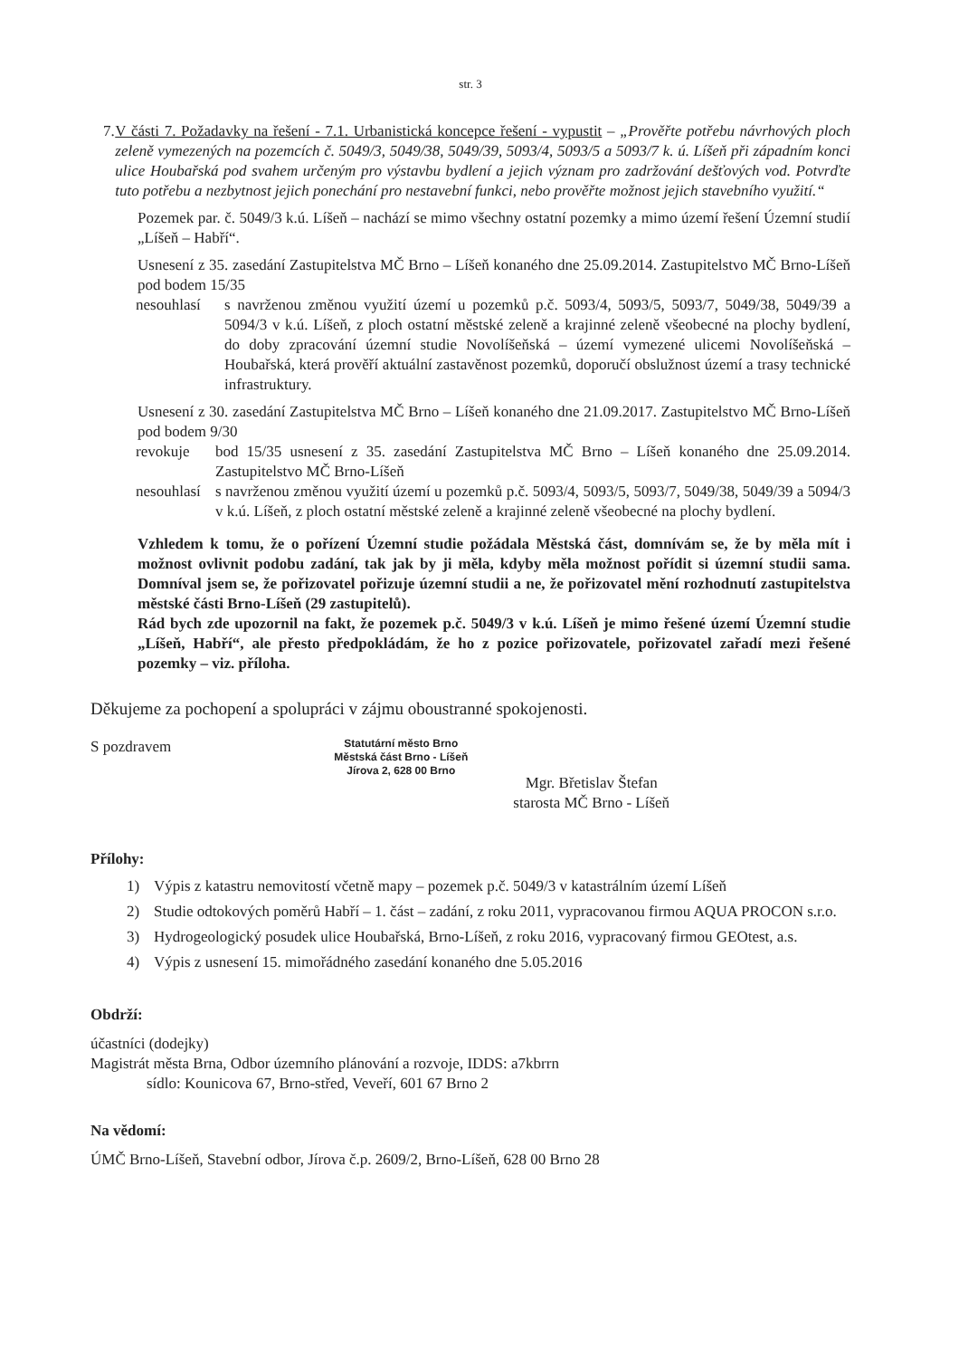str. 3
7. V části 7. Požadavky na řešení - 7.1. Urbanistická koncepce řešení - vypustit – „Prověřte potřebu návrhových ploch zeleně vymezených na pozemcích č. 5049/3, 5049/38, 5049/39, 5093/4, 5093/5 a 5093/7 k. ú. Líšeň při západním konci ulice Houbařská pod svahem určeným pro výstavbu bydlení a jejich význam pro zadržování dešťových vod. Potvrďte tuto potřebu a nezbytnost jejich ponechání pro nestavební funkci, nebo prověřte možnost jejich stavebního využití.“
Pozemek par. č. 5049/3 k.ú. Líšeň – nachází se mimo všechny ostatní pozemky a mimo území řešení Územní studií „Líšeň – Habří“.
Usnesení z 35. zasedání Zastupitelstva MČ Brno – Líšeň konaného dne 25.09.2014. Zastupitelstvo MČ Brno-Líšeň pod bodem 15/35
nesouhlasí
s navrženou změnou využití území u pozemků p.č. 5093/4, 5093/5, 5093/7, 5049/38, 5049/39 a 5094/3 v k.ú. Líšeň, z ploch ostatní městské zeleně a krajinné zeleně všeobecné na plochy bydlení, do doby zpracování územní studie Novolíšeňská – území vymezené ulicemi Novolíšeňská – Houbařská, která prověří aktuální zastavěnost pozemků, doporučí obslužnost území a trasy technické infrastruktury.
Usnesení z 30. zasedání Zastupitelstva MČ Brno – Líšeň konaného dne 21.09.2017. Zastupitelstvo MČ Brno-Líšeň pod bodem 9/30
revokuje bod 15/35 usnesení z 35. zasedání Zastupitelstva MČ Brno – Líšeň konaného dne 25.09.2014. Zastupitelstvo MČ Brno-Líšeň
nesouhlasí
s navrženou změnou využití území u pozemků p.č. 5093/4, 5093/5, 5093/7, 5049/38, 5049/39 a 5094/3 v k.ú. Líšeň, z ploch ostatní městské zeleně a krajinné zeleně všeobecné na plochy bydlení.
Vzhledem k tomu, že o pořízení Územní studie požádala Městská část, domnívám se, že by měla mít i možnost ovlivnit podobu zadání, tak jak by ji měla, kdyby měla možnost pořídit si územní studii sama. Domníval jsem se, že pořizovatel pořizuje územní studii a ne, že pořizovatel mění rozhodnutí zastupitelstva městské části Brno-Líšeň (29 zastupitelů).
Rád bych zde upozornil na fakt, že pozemek p.č. 5049/3 v k.ú. Líšeň je mimo řešené území Územní studie „Líšeň, Habří“, ale přesto předpokládám, že ho z pozice pořizovatele, pořizovatel zařadí mezi řešené pozemky – viz. příloha.
Děkujeme za pochopení a spolupráci v zájmu oboustranné spokojenosti.
S pozdravem
Statutární město Brno
Městská část Brno - Líšeň
Jírova 2, 628 00 Brno
Mgr. Břetislav Štefan
starosta MČ Brno - Líšeň
Přílohy:
1) Výpis z katastru nemovitostí včetně mapy – pozemek p.č. 5049/3 v katastrálním území Líšeň
2) Studie odtokových poměrů Habří – 1. část – zadání, z roku 2011, vypracovanou firmou AQUA PROCON s.r.o.
3) Hydrogeologický posudek ulice Houbařská, Brno-Líšeň, z roku 2016, vypracovaný firmou GEOtest, a.s.
4) Výpis z usnesení 15. mimořádného zasedání konaného dne 5.05.2016
Obdrží:
účastníci (dodejky)
Magistrát města Brna, Odbor územního plánování a rozvoje, IDDS: a7kbrrn
sídlo: Kounicova 67, Brno-střed, Veveří, 601 67 Brno 2
Na vědomí:
ÚMČ Brno-Líšeň, Stavební odbor, Jírova č.p. 2609/2, Brno-Líšeň, 628 00 Brno 28